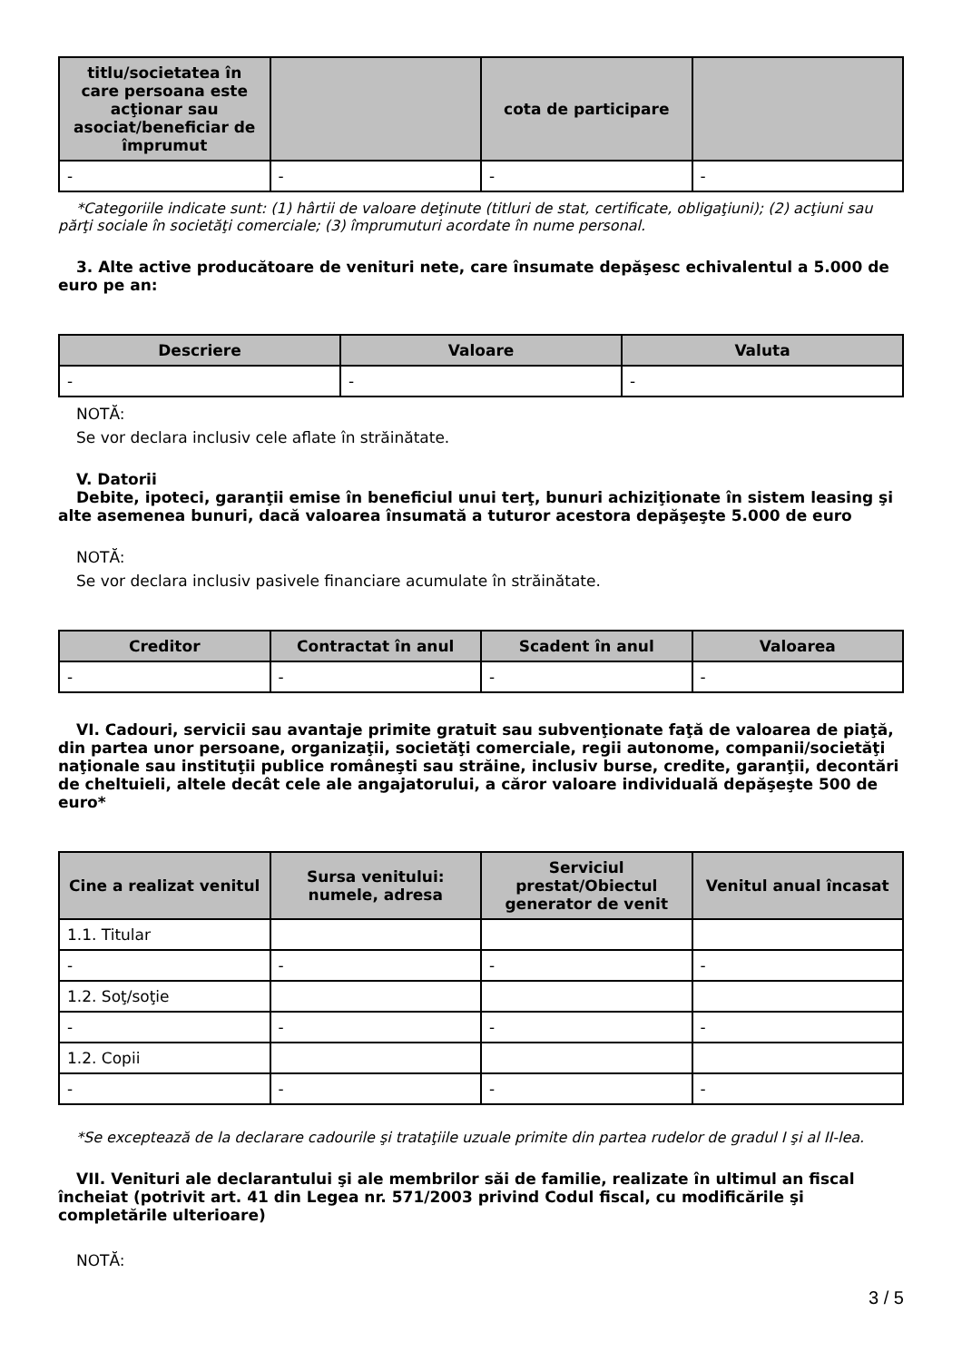| titlu/societatea în care persoana este acţionar sau asociat/beneficiar de împrumut | | cota de participare | |
| --- | --- | --- | --- |
| - | - | - | - |
*Categoriile indicate sunt: (1) hârtii de valoare deţinute (titluri de stat, certificate, obligaţiuni); (2) acţiuni sau părţi sociale în societăţi comerciale; (3) împrumuturi acordate în nume personal.
3. Alte active producătoare de venituri nete, care însumate depăşesc echivalentul a 5.000 de euro pe an:
| Descriere | Valoare | Valuta |
| --- | --- | --- |
| - | - | - |
NOTĂ:
Se vor declara inclusiv cele aflate în străinătate.
V. Datorii
Debite, ipoteci, garanţii emise în beneficiul unui terţ, bunuri achiziţionate în sistem leasing şi alte asemenea bunuri, dacă valoarea însumată a tuturor acestora depăşeşte 5.000 de euro
NOTĂ:
Se vor declara inclusiv pasivele financiare acumulate în străinătate.
| Creditor | Contractat în anul | Scadent în anul | Valoarea |
| --- | --- | --- | --- |
| - | - | - | - |
VI. Cadouri, servicii sau avantaje primite gratuit sau subvenţionate faţă de valoarea de piaţă, din partea unor persoane, organizaţii, societăţi comerciale, regii autonome, companii/societăţi naţionale sau instituţii publice româneşti sau străine, inclusiv burse, credite, garanţii, decontări de cheltuieli, altele decât cele ale angajatorului, a căror valoare individuală depăşeşte 500 de euro*
| Cine a realizat venitul | Sursa venitului: numele, adresa | Serviciul prestat/Obiectul generator de venit | Venitul anual încasat |
| --- | --- | --- | --- |
| 1.1. Titular | | | |
| - | - | - | - |
| 1.2. Soţ/soţie | | | |
| - | - | - | - |
| 1.2. Copii | | | |
| - | - | - | - |
*Se exceptează de la declarare cadourile şi trataţiile uzuale primite din partea rudelor de gradul I şi al II-lea.
VII. Venituri ale declarantului şi ale membrilor săi de familie, realizate în ultimul an fiscal încheiat (potrivit art. 41 din Legea nr. 571/2003 privind Codul fiscal, cu modificările şi completările ulterioare)
NOTĂ:
3 / 5